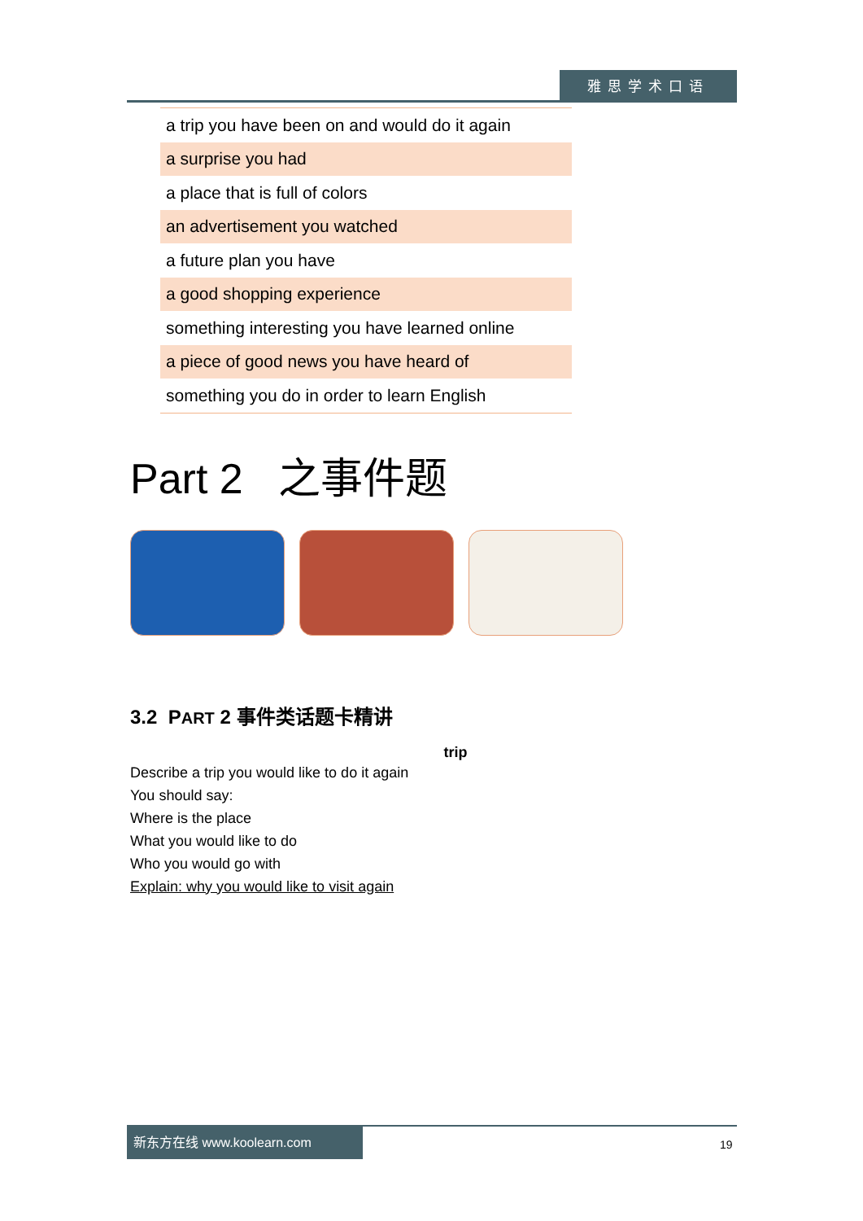雅思学术口语
| a trip you have been on and would do it again |
| a surprise you had |
| a place that is full of colors |
| an advertisement you watched |
| a future plan you have |
| a good shopping experience |
| something interesting you have learned online |
| a piece of good news you have heard of |
| something you do in order to learn English |
Part 2 之事件题
3.2 PART 2 事件类话题卡精讲
trip
Describe a trip you would like to do it again
You should say:
Where is the place
What you would like to do
Who you would go with
Explain: why you would like to visit again
新东方在线 www.koolearn.com
19